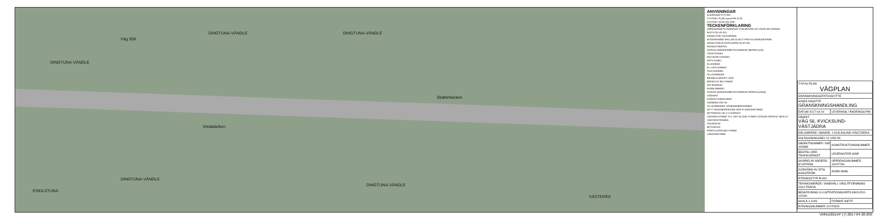DINGTUNA-VÄNDLE DINGTUNA-VÄNDLE
DINGTUNA-VÄNDLE
DINGTUNA-VÄNDLE
DINGTUNA-VÄNDLE
ESKILSTUNA
VÄSTERÅS
Väg 558
Skallerbacken
Vretabäcken
ANVISNINGAR
KOORDINATSYSTEM
SYSTEM I PLAN Sweref 99 16 30
SYSTEM I HÖJD RH 2000
TECKENFÖRKLARING
OMRÅDEN/BETECKNINGAR SOM BERÖRS AV VÄGPLAN (GENOM FASTSTÄLLELSE)
GRÄNS FÖR VÄGOMRÅDE
AVGRÄNSNING MELLAN OLIKA TYPER AV MARKANSPRÅK
GRÄNS FÖR BYGGPLAN/DETALJPLAN
FAUNASTÄNGSEL
ÖVRIGA OMRÅDEN/BETECKNINGAR (BEFINTLIGA)
TRAKTGRÄNS
FASTIGHETSGRÄNS
OPTO KABEL
ELLEDNING
EL LUFTLEDNING
TELELEDNING
VA-LEDNINGAR
BRUNN OSÄKERT LÄGE
BEFINTLIG BELYSNING
VATTENDRAG
FORNLÄMNING
ÖVRIGA OMRÅDEN/BETECKNINGAR (FÖRESLAGNA)
VÄGKANT
KÖRFÄLTSINDELNING
VÄGBANA VÄG 56
TILLKOMMANDE VÄGBANA/BREDDNING
NYTT SIDOOMRÅDE/DIKE MED FLÖDESRIKTNING
MITTREMSA VID 2+2 KÖRFÄLT
VÄGANSLUTNING TILL VÄG 56 SOM STÄNGS GENOM SÄRSKILT BESLUT
VÄG/SIDOTRUMMA
SIDORÄCKE
MITTRÄCKE
FÖRESLAGEN BELYSNING
LÄNGDMÄTNING
| TYP AV PLAN VÄGPLAN | |
| GRANSKNINGSSTATUS/SYFTE | |
| HANDLINGSTYP GRANSKNINGSHANDLING | |
| DATUM 2017-04-20 | LEVERANS / ÄNDRINGS-PM |
| OBJEKT VÄG 56, KVICKSUND-VÄSTJÄDRA | |
| DELOMRÅDE / BANDEL 1 KVICKSUND-VÄSTJÄDRA | |
| ANLÄGGNINGSDEL 01 VÄG 56 | |
| OBJEKTNUMMER / KM 100889 | KONSTRUKTIONSNUMMER |
| BESTÄLLARE TRAFIKVERKET | LEVERANTÖR WSP |
| SKAPAD AV ANDERS NYSTRÖM | UPPDRAGSNUMMER 10207784 |
| GODKÄND AV STIG HAGSTRÖM | AVDELNING |
| RITNINGSTYP PLAN | |
| TEKNIKOMRÅDE / INNEHÅLL VÄGUTFORMNING OCH TRAFIK | |
| BESKRIVNING ILLUSTRATIONSKARTA KM11/200-12/000 | |
| SKALA 1:1000 | FORMAT A3FFF |
| RITNINGSNUMMER 101T0515 | |
VMN11811VP (7) 2017-04-20:200